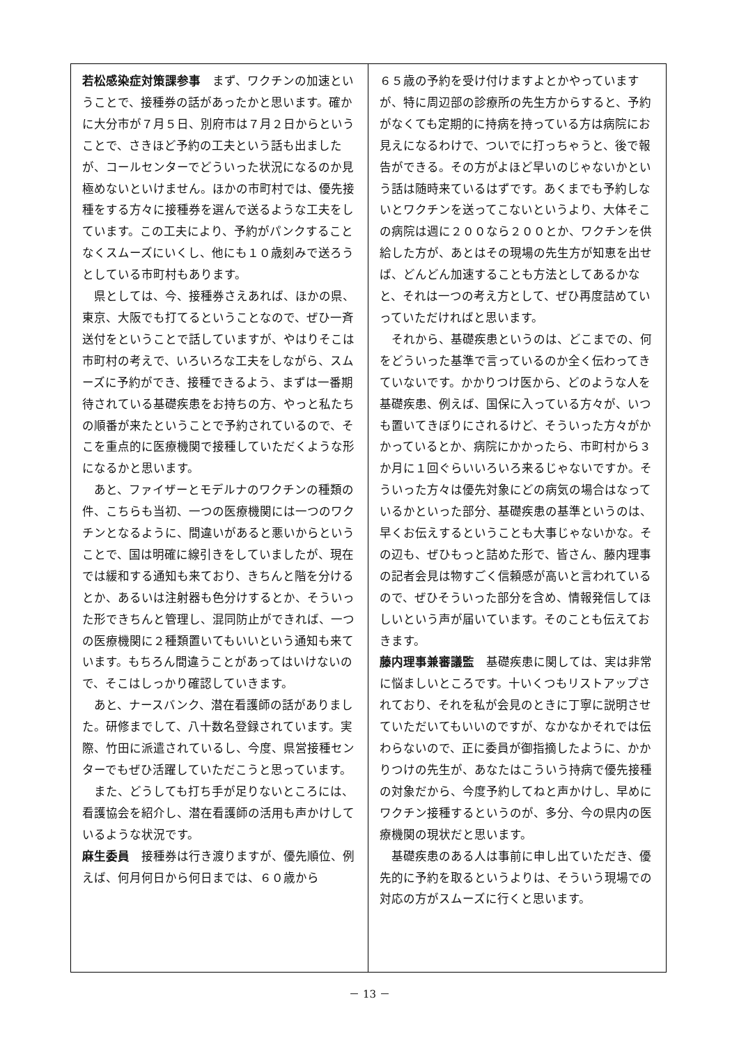若松感染症対策課参事　まず、ワクチンの加速ということで、接種券の話があったかと思います。確かに大分市が７月５日、別府市は７月２日からということで、さきほど予約の工夫という話も出ましたが、コールセンターでどういった状況になるのか見極めないといけません。ほかの市町村では、優先接種をする方々に接種券を選んで送るような工夫をしています。この工夫により、予約がパンクすることなくスムーズにいくし、他にも１０歳刻みで送ろうとしている市町村もあります。
県としては、今、接種券さえあれば、ほかの県、東京、大阪でも打てるということなので、ぜひ一斉送付をということで話していますが、やはりそこは市町村の考えで、いろいろな工夫をしながら、スムーズに予約ができ、接種できるよう、まずは一番期待されている基礎疾患をお持ちの方、やっと私たちの順番が来たということで予約されているので、そこを重点的に医療機関で接種していただくような形になるかと思います。
あと、ファイザーとモデルナのワクチンの種類の件、こちらも当初、一つの医療機関には一つのワクチンとなるように、間違いがあると悪いからということで、国は明確に線引きをしていましたが、現在では緩和する通知も来ており、きちんと階を分けるとか、あるいは注射器も色分けするとか、そういった形できちんと管理し、混同防止ができれば、一つの医療機関に２種類置いてもいいという通知も来ています。もちろん間違うことがあってはいけないので、そこはしっかり確認していきます。
あと、ナースバンク、潜在看護師の話がありました。研修までして、八十数名登録されています。実際、竹田に派遣されているし、今度、県営接種センターでもぜひ活躍していただこうと思っています。
また、どうしても打ち手が足りないところには、看護協会を紹介し、潜在看護師の活用も声かけしているような状況です。
麻生委員　接種券は行き渡りますが、優先順位、例えば、何月何日から何日までは、６０歳から
６５歳の予約を受け付けますよとかやっていますが、特に周辺部の診療所の先生方からすると、予約がなくても定期的に持病を持っている方は病院にお見えになるわけで、ついでに打っちゃうと、後で報告ができる。その方がよほど早いのじゃないかという話は随時来ているはずです。あくまでも予約しないとワクチンを送ってこないというより、大体そこの病院は週に２００なら２００とか、ワクチンを供給した方が、あとはその現場の先生方が知恵を出せば、どんどん加速することも方法としてあるかなと、それは一つの考え方として、ぜひ再度詰めていっていただければと思います。
それから、基礎疾患というのは、どこまでの、何をどういった基準で言っているのか全く伝わってきていないです。かかりつけ医から、どのような人を基礎疾患、例えば、国保に入っている方々が、いつも置いてきぼりにされるけど、そういった方々がかかっているとか、病院にかかったら、市町村から３か月に１回ぐらいいろいろ来るじゃないですか。そういった方々は優先対象にどの病気の場合はなっているかといった部分、基礎疾患の基準というのは、早くお伝えするということも大事じゃないかな。その辺も、ぜひもっと詰めた形で、皆さん、藤内理事の記者会見は物すごく信頼感が高いと言われているので、ぜひそういった部分を含め、情報発信してほしいという声が届いています。そのことも伝えておきます。
藤内理事兼審議監　基礎疾患に関しては、実は非常に悩ましいところです。十いくつもリストアップされており、それを私が会見のときに丁寧に説明させていただいてもいいのですが、なかなかそれでは伝わらないので、正に委員が御指摘したように、かかりつけの先生が、あなたはこういう持病で優先接種の対象だから、今度予約してねと声かけし、早めにワクチン接種するというのが、多分、今の県内の医療機関の現状だと思います。
基礎疾患のある人は事前に申し出ていただき、優先的に予約を取るというよりは、そういう現場での対応の方がスムーズに行くと思います。
－ 13 －